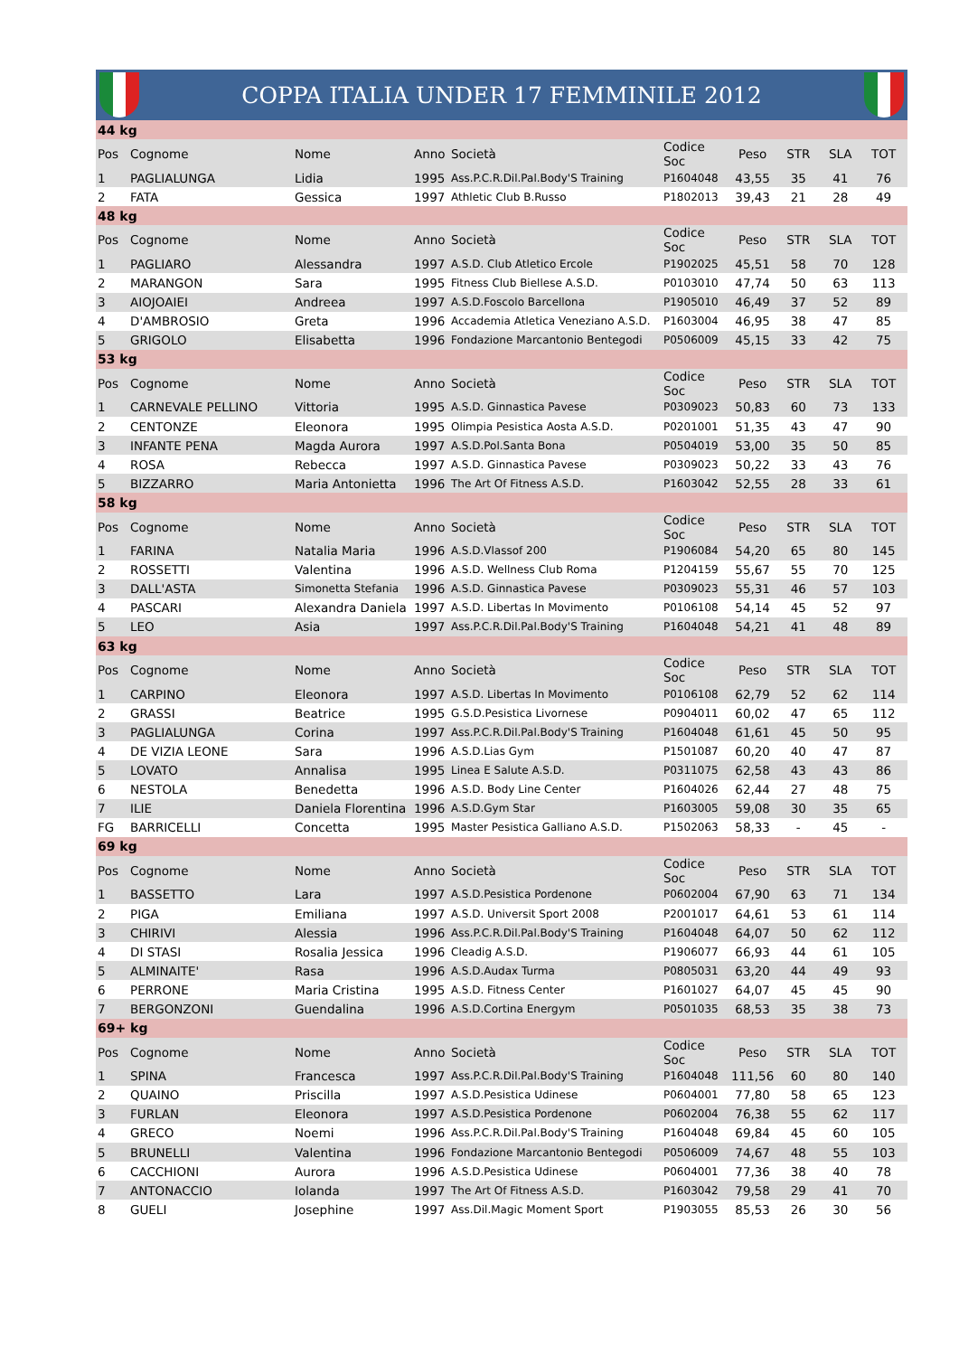COPPA ITALIA UNDER 17 FEMMINILE 2012
| 44 kg | | | | | | | | | |
| Pos | Cognome | Nome | Anno | Società | Codice Soc | Peso | STR | SLA | TOT |
| 1 | PAGLIALUNGA | Lidia | 1995 | Ass.P.C.R.Dil.Pal.Body'S Training | P1604048 | 43,55 | 35 | 41 | 76 |
| 2 | FATA | Gessica | 1997 | Athletic Club B.Russo | P1802013 | 39,43 | 21 | 28 | 49 |
| 48 kg | | | | | | | | | |
| Pos | Cognome | Nome | Anno | Società | Codice Soc | Peso | STR | SLA | TOT |
| 1 | PAGLIARO | Alessandra | 1997 | A.S.D. Club Atletico Ercole | P1902025 | 45,51 | 58 | 70 | 128 |
| 2 | MARANGON | Sara | 1995 | Fitness Club Biellese A.S.D. | P0103010 | 47,74 | 50 | 63 | 113 |
| 3 | AIOJOAIEI | Andreea | 1997 | A.S.D.Foscolo Barcellona | P1905010 | 46,49 | 37 | 52 | 89 |
| 4 | D'AMBROSIO | Greta | 1996 | Accademia Atletica Veneziano A.S.D. | P1603004 | 46,95 | 38 | 47 | 85 |
| 5 | GRIGOLO | Elisabetta | 1996 | Fondazione Marcantonio Bentegodi | P0506009 | 45,15 | 33 | 42 | 75 |
| 53 kg | | | | | | | | | |
| Pos | Cognome | Nome | Anno | Società | Codice Soc | Peso | STR | SLA | TOT |
| 1 | CARNEVALE PELLINO | Vittoria | 1995 | A.S.D. Ginnastica Pavese | P0309023 | 50,83 | 60 | 73 | 133 |
| 2 | CENTONZE | Eleonora | 1995 | Olimpia Pesistica Aosta A.S.D. | P0201001 | 51,35 | 43 | 47 | 90 |
| 3 | INFANTE PENA | Magda Aurora | 1997 | A.S.D.Pol.Santa Bona | P0504019 | 53,00 | 35 | 50 | 85 |
| 4 | ROSA | Rebecca | 1997 | A.S.D. Ginnastica Pavese | P0309023 | 50,22 | 33 | 43 | 76 |
| 5 | BIZZARRO | Maria Antonietta | 1996 | The Art Of Fitness A.S.D. | P1603042 | 52,55 | 28 | 33 | 61 |
| 58 kg | | | | | | | | | |
| Pos | Cognome | Nome | Anno | Società | Codice Soc | Peso | STR | SLA | TOT |
| 1 | FARINA | Natalia Maria | 1996 | A.S.D.Vlassof 200 | P1906084 | 54,20 | 65 | 80 | 145 |
| 2 | ROSSETTI | Valentina | 1996 | A.S.D. Wellness Club Roma | P1204159 | 55,67 | 55 | 70 | 125 |
| 3 | DALL'ASTA | Simonetta Stefania | 1996 | A.S.D. Ginnastica Pavese | P0309023 | 55,31 | 46 | 57 | 103 |
| 4 | PASCARI | Alexandra Daniela | 1997 | A.S.D. Libertas In Movimento | P0106108 | 54,14 | 45 | 52 | 97 |
| 5 | LEO | Asia | 1997 | Ass.P.C.R.Dil.Pal.Body'S Training | P1604048 | 54,21 | 41 | 48 | 89 |
| 63 kg | | | | | | | | | |
| Pos | Cognome | Nome | Anno | Società | Codice Soc | Peso | STR | SLA | TOT |
| 1 | CARPINO | Eleonora | 1997 | A.S.D. Libertas In Movimento | P0106108 | 62,79 | 52 | 62 | 114 |
| 2 | GRASSI | Beatrice | 1995 | G.S.D.Pesistica Livornese | P0904011 | 60,02 | 47 | 65 | 112 |
| 3 | PAGLIALUNGA | Corina | 1997 | Ass.P.C.R.Dil.Pal.Body'S Training | P1604048 | 61,61 | 45 | 50 | 95 |
| 4 | DE VIZIA LEONE | Sara | 1996 | A.S.D.Lias Gym | P1501087 | 60,20 | 40 | 47 | 87 |
| 5 | LOVATO | Annalisa | 1995 | Linea E Salute A.S.D. | P0311075 | 62,58 | 43 | 43 | 86 |
| 6 | NESTOLA | Benedetta | 1996 | A.S.D. Body Line Center | P1604026 | 62,44 | 27 | 48 | 75 |
| 7 | ILIE | Daniela Florentina | 1996 | A.S.D.Gym Star | P1603005 | 59,08 | 30 | 35 | 65 |
| FG | BARRICELLI | Concetta | 1995 | Master Pesistica Galliano A.S.D. | P1502063 | 58,33 | - | 45 | - |
| 69 kg | | | | | | | | | |
| Pos | Cognome | Nome | Anno | Società | Codice Soc | Peso | STR | SLA | TOT |
| 1 | BASSETTO | Lara | 1997 | A.S.D.Pesistica Pordenone | P0602004 | 67,90 | 63 | 71 | 134 |
| 2 | PIGA | Emiliana | 1997 | A.S.D. Universit Sport 2008 | P2001017 | 64,61 | 53 | 61 | 114 |
| 3 | CHIRIVI | Alessia | 1996 | Ass.P.C.R.Dil.Pal.Body'S Training | P1604048 | 64,07 | 50 | 62 | 112 |
| 4 | DI STASI | Rosalia Jessica | 1996 | Cleadig A.S.D. | P1906077 | 66,93 | 44 | 61 | 105 |
| 5 | ALMINAITE' | Rasa | 1996 | A.S.D.Audax Turma | P0805031 | 63,20 | 44 | 49 | 93 |
| 6 | PERRONE | Maria Cristina | 1995 | A.S.D. Fitness Center | P1601027 | 64,07 | 45 | 45 | 90 |
| 7 | BERGONZONI | Guendalina | 1996 | A.S.D.Cortina Energym | P0501035 | 68,53 | 35 | 38 | 73 |
| 69+ kg | | | | | | | | | |
| Pos | Cognome | Nome | Anno | Società | Codice Soc | Peso | STR | SLA | TOT |
| 1 | SPINA | Francesca | 1997 | Ass.P.C.R.Dil.Pal.Body'S Training | P1604048 | 111,56 | 60 | 80 | 140 |
| 2 | QUAINO | Priscilla | 1997 | A.S.D.Pesistica Udinese | P0604001 | 77,80 | 58 | 65 | 123 |
| 3 | FURLAN | Eleonora | 1997 | A.S.D.Pesistica Pordenone | P0602004 | 76,38 | 55 | 62 | 117 |
| 4 | GRECO | Noemi | 1996 | Ass.P.C.R.Dil.Pal.Body'S Training | P1604048 | 69,84 | 45 | 60 | 105 |
| 5 | BRUNELLI | Valentina | 1996 | Fondazione Marcantonio Bentegodi | P0506009 | 74,67 | 48 | 55 | 103 |
| 6 | CACCHIONI | Aurora | 1996 | A.S.D.Pesistica Udinese | P0604001 | 77,36 | 38 | 40 | 78 |
| 7 | ANTONACCIO | Iolanda | 1997 | The Art Of Fitness A.S.D. | P1603042 | 79,58 | 29 | 41 | 70 |
| 8 | GUELI | Josephine | 1997 | Ass.Dil.Magic Moment Sport | P1903055 | 85,53 | 26 | 30 | 56 |